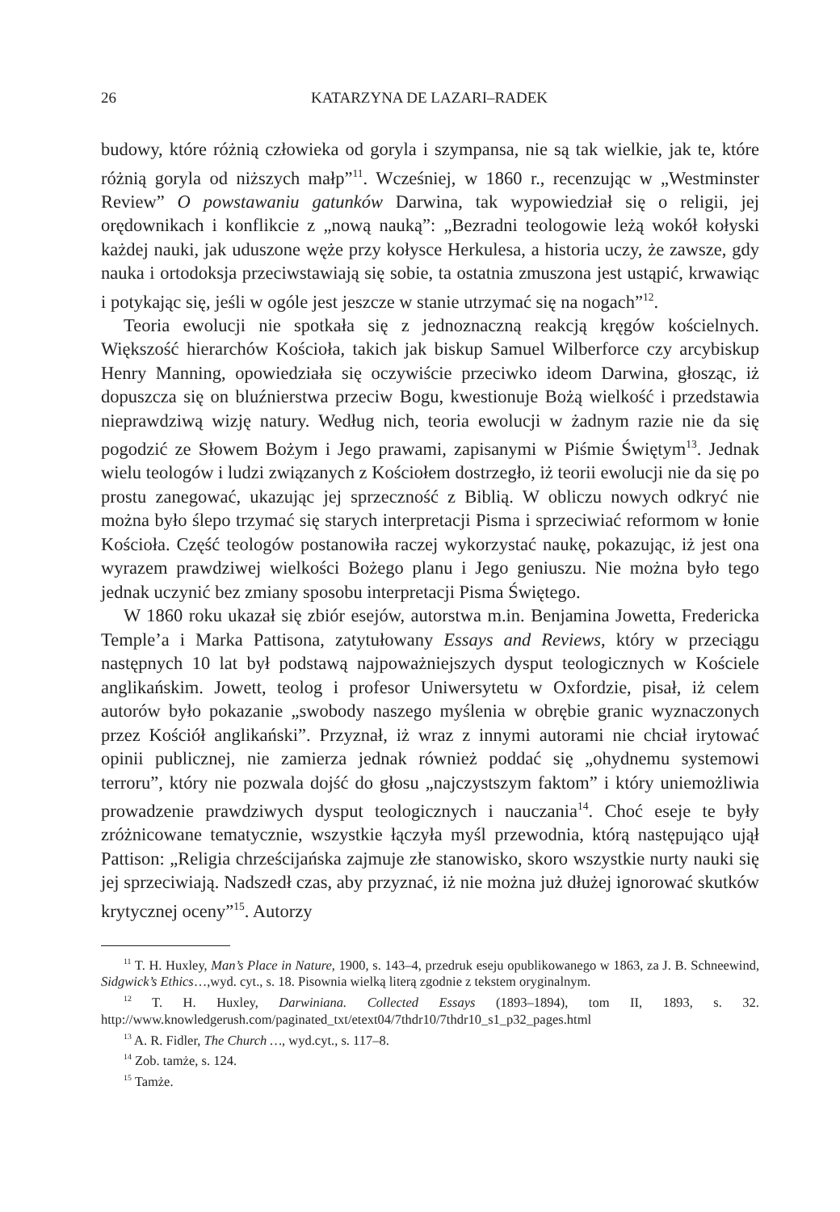26 KATARZYNA DE LAZARI–RADEK
budowy, które różnią człowieka od goryla i szympansa, nie są tak wielkie, jak te, które różnią goryla od niższych małp”<sup>11</sup>. Wcześniej, w 1860 r., recenzując w „Westminster Review” O powstawaniu gatunków Darwina, tak wypowiedział się o religii, jej orędownikach i konflikcie z „nową nauką”: „Bezradni teologowie leżą wokół kołyski każdej nauki, jak uduszone węże przy kołysce Herkulesa, a historia uczy, że zawsze, gdy nauka i ortodoksja przeciwstawiają się sobie, ta ostatnia zmuszona jest ustąpić, krwawiąc i potykając się, jeśli w ogóle jest jeszcze w stanie utrzymać się na nogach”<sup>12</sup>.
Teoria ewolucji nie spotkała się z jednoznaczną reakcją kręgów kościelnych. Większość hierarchów Kościoła, takich jak biskup Samuel Wilberforce czy arcybiskup Henry Manning, opowiedziała się oczywiście przeciwko ideom Darwina, głosząc, iż dopuszcza się on bluźnierstwa przeciw Bogu, kwestionuje Bożą wielkość i przedstawia nieprawdziwą wizję natury. Według nich, teoria ewolucji w żadnym razie nie da się pogodzić ze Słowem Bożym i Jego prawami, zapisanymi w Piśmie Świętym<sup>13</sup>. Jednak wielu teologów i ludzi związanych z Kościołem dostrzegło, iż teorii ewolucji nie da się po prostu zanegować, ukazując jej sprzeczność z Biblią. W obliczu nowych odkryć nie można było ślepo trzymać się starych interpretacji Pisma i sprzeciwiać reformom w łonie Kościoła. Część teologów postanowiła raczej wykorzystać naukę, pokazując, iż jest ona wyrazem prawdziwej wielkości Bożego planu i Jego geniuszu. Nie można było tego jednak uczynić bez zmiany sposobu interpretacji Pisma Świętego.
W 1860 roku ukazał się zbiór esejów, autorstwa m.in. Benjamina Jowetta, Fredericka Temple’a i Marka Pattisona, zatytułowany Essays and Reviews, który w przeciągu następnych 10 lat był podstawą najpoważniejszych dysput teologicznych w Kościele anglikańskim. Jowett, teolog i profesor Uniwersytetu w Oxfordzie, pisał, iż celem autorów było pokazanie „swobody naszego myślenia w obrębie granic wyznaczonych przez Kościół anglikański”. Przyznał, iż wraz z innymi autorami nie chciał irytować opinii publicznej, nie zamierza jednak również poddać się „ohydnemu systemowi terroru”, który nie pozwala dojść do głosu „najczystszym faktom” i który uniemożliwia prowadzenie prawdziwych dysput teologicznych i nauczania<sup>14</sup>. Choć eseje te były zróżnicowane tematycznie, wszystkie łączyła myśl przewodnia, którą następująco ujął Pattison: „Religia chrześcijańska zajmuje złe stanowisko, skoro wszystkie nurty nauki się jej sprzeciwiają. Nadszedł czas, aby przyznać, iż nie można już dłużej ignorować skutków krytycznej oceny”<sup>15</sup>. Autorzy
<sup>11</sup> T. H. Huxley, Man’s Place in Nature, 1900, s. 143–4, przedruk eseju opublikowanego w 1863, za J. B. Schneewind, Sidgwick’s Ethics…,wyd. cyt., s. 18. Pisownia wielką literą zgodnie z tekstem oryginalnym.
<sup>12</sup> T. H. Huxley, Darwiniana. Collected Essays (1893–1894), tom II, 1893, s. 32. http://www.knowledgerush.com/paginated_txt/etext04/7thdr10/7thdr10_s1_p32_pages.html
<sup>13</sup> A. R. Fidler, The Church …, wyd.cyt., s. 117–8.
<sup>14</sup> Zob. tamże, s. 124.
<sup>15</sup> Tamże.